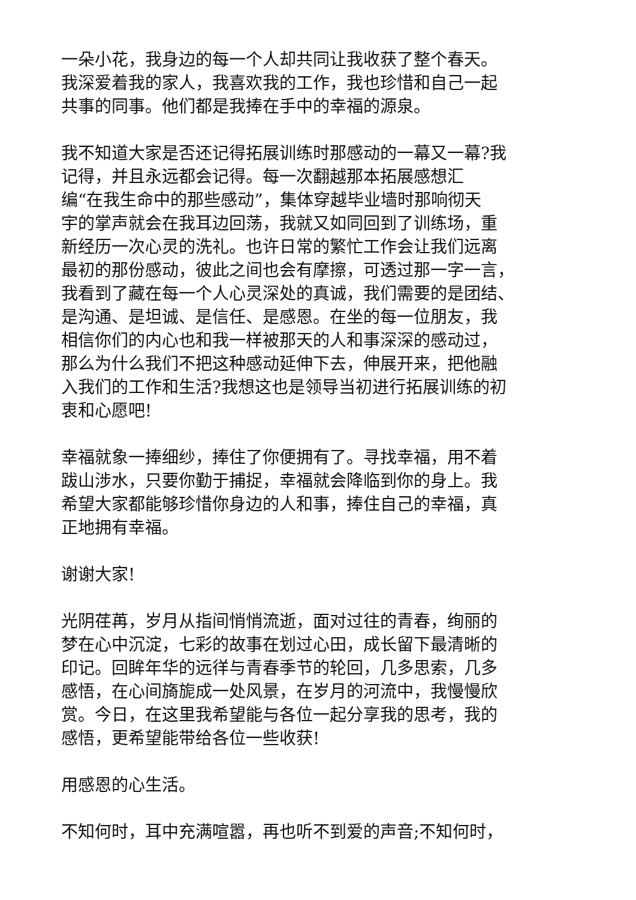一朵小花，我身边的每一个人却共同让我收获了整个春天。
我深爱着我的家人，我喜欢我的工作，我也珍惜和自己一起
共事的同事。他们都是我捧在手中的幸福的源泉。
我不知道大家是否还记得拓展训练时那感动的一幕又一幕?我
记得，并且永远都会记得。每一次翻越那本拓展感想汇
编“在我生命中的那些感动”，集体穿越毕业墙时那响彻天
宇的掌声就会在我耳边回荡，我就又如同回到了训练场，重
新经历一次心灵的洗礼。也许日常的繁忙工作会让我们远离
最初的那份感动，彼此之间也会有摩擦，可透过那一字一言，
我看到了藏在每一个人心灵深处的真诚，我们需要的是团结、
是沟通、是坦诚、是信任、是感恩。在坐的每一位朋友，我
相信你们的内心也和我一样被那天的人和事深深的感动过，
那么为什么我们不把这种感动延伸下去，伸展开来，把他融
入我们的工作和生活?我想这也是领导当初进行拓展训练的初
衷和心愿吧!
幸福就象一捧细纱，捧住了你便拥有了。寻找幸福，用不着
跋山涉水，只要你勤于捕捉，幸福就会降临到你的身上。我
希望大家都能够珍惜你身边的人和事，捧住自己的幸福，真
正地拥有幸福。
谢谢大家!
光阴荏苒，岁月从指间悄悄流逝，面对过往的青春，绚丽的
梦在心中沉淀，七彩的故事在划过心田，成长留下最清晰的
印记。回眸年华的远徉与青春季节的轮回，几多思索，几多
感悟，在心间旖旎成一处风景，在岁月的河流中，我慢慢欣
赏。今日，在这里我希望能与各位一起分享我的思考，我的
感悟，更希望能带给各位一些收获!
用感恩的心生活。
不知何时，耳中充满喧嚣，再也听不到爱的声音;不知何时，